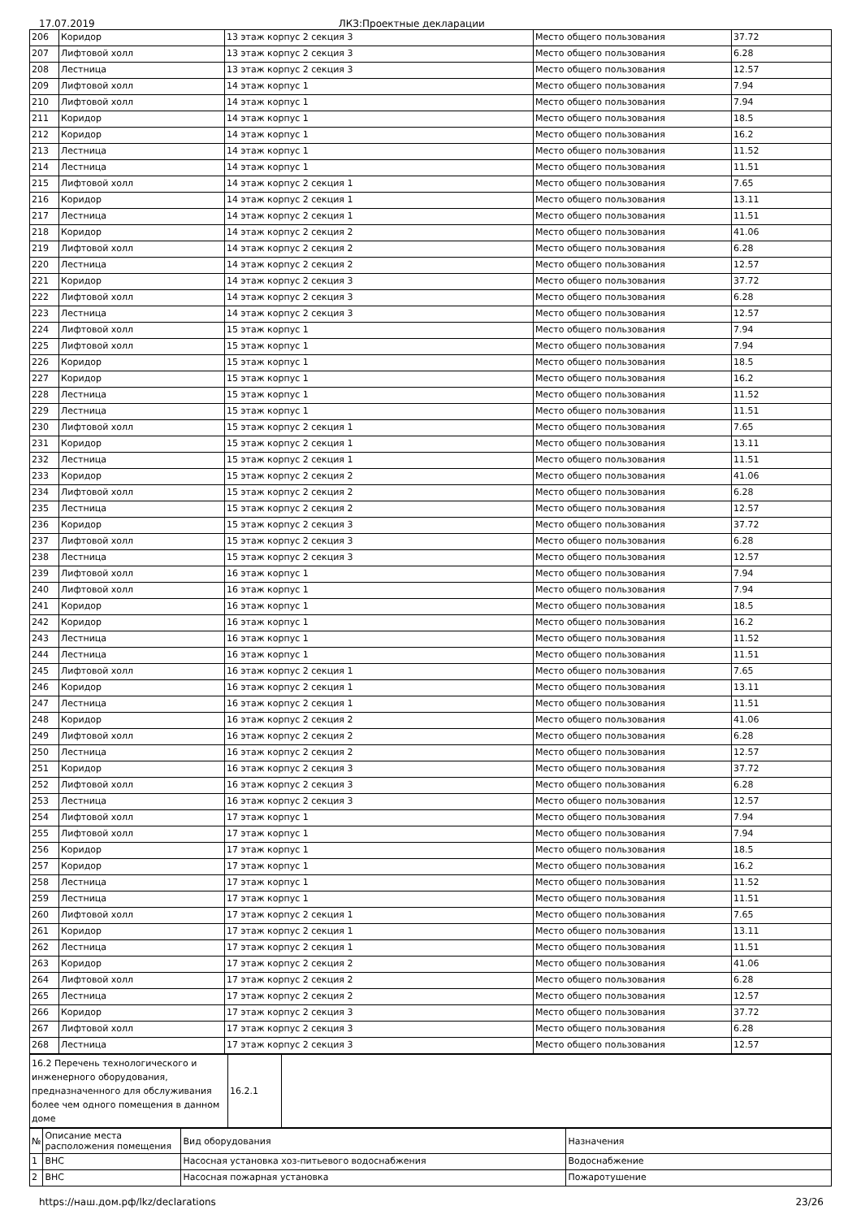17.07.2019 ЛКЗ:Проектные декларации
| 206 | Коридор | 13 этаж корпус 2 секция 3 | Место общего пользования | 37.72 |
| 207 | Лифтовой холл | 13 этаж корпус 2 секция 3 | Место общего пользования | 6.28 |
| 208 | Лестница | 13 этаж корпус 2 секция 3 | Место общего пользования | 12.57 |
| 209 | Лифтовой холл | 14 этаж корпус 1 | Место общего пользования | 7.94 |
| 210 | Лифтовой холл | 14 этаж корпус 1 | Место общего пользования | 7.94 |
| 211 | Коридор | 14 этаж корпус 1 | Место общего пользования | 18.5 |
| 212 | Коридор | 14 этаж корпус 1 | Место общего пользования | 16.2 |
| 213 | Лестница | 14 этаж корпус 1 | Место общего пользования | 11.52 |
| 214 | Лестница | 14 этаж корпус 1 | Место общего пользования | 11.51 |
| 215 | Лифтовой холл | 14 этаж корпус 2 секция 1 | Место общего пользования | 7.65 |
| 216 | Коридор | 14 этаж корпус 2 секция 1 | Место общего пользования | 13.11 |
| 217 | Лестница | 14 этаж корпус 2 секция 1 | Место общего пользования | 11.51 |
| 218 | Коридор | 14 этаж корпус 2 секция 2 | Место общего пользования | 41.06 |
| 219 | Лифтовой холл | 14 этаж корпус 2 секция 2 | Место общего пользования | 6.28 |
| 220 | Лестница | 14 этаж корпус 2 секция 2 | Место общего пользования | 12.57 |
| 221 | Коридор | 14 этаж корпус 2 секция 3 | Место общего пользования | 37.72 |
| 222 | Лифтовой холл | 14 этаж корпус 2 секция 3 | Место общего пользования | 6.28 |
| 223 | Лестница | 14 этаж корпус 2 секция 3 | Место общего пользования | 12.57 |
| 224 | Лифтовой холл | 15 этаж корпус 1 | Место общего пользования | 7.94 |
| 225 | Лифтовой холл | 15 этаж корпус 1 | Место общего пользования | 7.94 |
| 226 | Коридор | 15 этаж корпус 1 | Место общего пользования | 18.5 |
| 227 | Коридор | 15 этаж корпус 1 | Место общего пользования | 16.2 |
| 228 | Лестница | 15 этаж корпус 1 | Место общего пользования | 11.52 |
| 229 | Лестница | 15 этаж корпус 1 | Место общего пользования | 11.51 |
| 230 | Лифтовой холл | 15 этаж корпус 2 секция 1 | Место общего пользования | 7.65 |
| 231 | Коридор | 15 этаж корпус 2 секция 1 | Место общего пользования | 13.11 |
| 232 | Лестница | 15 этаж корпус 2 секция 1 | Место общего пользования | 11.51 |
| 233 | Коридор | 15 этаж корпус 2 секция 2 | Место общего пользования | 41.06 |
| 234 | Лифтовой холл | 15 этаж корпус 2 секция 2 | Место общего пользования | 6.28 |
| 235 | Лестница | 15 этаж корпус 2 секция 2 | Место общего пользования | 12.57 |
| 236 | Коридор | 15 этаж корпус 2 секция 3 | Место общего пользования | 37.72 |
| 237 | Лифтовой холл | 15 этаж корпус 2 секция 3 | Место общего пользования | 6.28 |
| 238 | Лестница | 15 этаж корпус 2 секция 3 | Место общего пользования | 12.57 |
| 239 | Лифтовой холл | 16 этаж корпус 1 | Место общего пользования | 7.94 |
| 240 | Лифтовой холл | 16 этаж корпус 1 | Место общего пользования | 7.94 |
| 241 | Коридор | 16 этаж корпус 1 | Место общего пользования | 18.5 |
| 242 | Коридор | 16 этаж корпус 1 | Место общего пользования | 16.2 |
| 243 | Лестница | 16 этаж корпус 1 | Место общего пользования | 11.52 |
| 244 | Лестница | 16 этаж корпус 1 | Место общего пользования | 11.51 |
| 245 | Лифтовой холл | 16 этаж корпус 2 секция 1 | Место общего пользования | 7.65 |
| 246 | Коридор | 16 этаж корпус 2 секция 1 | Место общего пользования | 13.11 |
| 247 | Лестница | 16 этаж корпус 2 секция 1 | Место общего пользования | 11.51 |
| 248 | Коридор | 16 этаж корпус 2 секция 2 | Место общего пользования | 41.06 |
| 249 | Лифтовой холл | 16 этаж корпус 2 секция 2 | Место общего пользования | 6.28 |
| 250 | Лестница | 16 этаж корпус 2 секция 2 | Место общего пользования | 12.57 |
| 251 | Коридор | 16 этаж корпус 2 секция 3 | Место общего пользования | 37.72 |
| 252 | Лифтовой холл | 16 этаж корпус 2 секция 3 | Место общего пользования | 6.28 |
| 253 | Лестница | 16 этаж корпус 2 секция 3 | Место общего пользования | 12.57 |
| 254 | Лифтовой холл | 17 этаж корпус 1 | Место общего пользования | 7.94 |
| 255 | Лифтовой холл | 17 этаж корпус 1 | Место общего пользования | 7.94 |
| 256 | Коридор | 17 этаж корпус 1 | Место общего пользования | 18.5 |
| 257 | Коридор | 17 этаж корпус 1 | Место общего пользования | 16.2 |
| 258 | Лестница | 17 этаж корпус 1 | Место общего пользования | 11.52 |
| 259 | Лестница | 17 этаж корпус 1 | Место общего пользования | 11.51 |
| 260 | Лифтовой холл | 17 этаж корпус 2 секция 1 | Место общего пользования | 7.65 |
| 261 | Коридор | 17 этаж корпус 2 секция 1 | Место общего пользования | 13.11 |
| 262 | Лестница | 17 этаж корпус 2 секция 1 | Место общего пользования | 11.51 |
| 263 | Коридор | 17 этаж корпус 2 секция 2 | Место общего пользования | 41.06 |
| 264 | Лифтовой холл | 17 этаж корпус 2 секция 2 | Место общего пользования | 6.28 |
| 265 | Лестница | 17 этаж корпус 2 секция 2 | Место общего пользования | 12.57 |
| 266 | Коридор | 17 этаж корпус 2 секция 3 | Место общего пользования | 37.72 |
| 267 | Лифтовой холл | 17 этаж корпус 2 секция 3 | Место общего пользования | 6.28 |
| 268 | Лестница | 17 этаж корпус 2 секция 3 | Место общего пользования | 12.57 |
| 16.2 Перечень технологического и инженерного оборудования, предназначенного для обслуживания более чем одного помещения в данном доме | 16.2.1 | |
| № | Описание места расположения помещения | Вид оборудования | Назначения |
| --- | --- | --- | --- |
| 1 | ВНС | Насосная установка хоз-питьевого водоснабжения | Водоснабжение |
| 2 | ВНС | Насосная пожарная установка | Пожаротушение |
https://наш.дом.рф/lkz/declarations 23/26